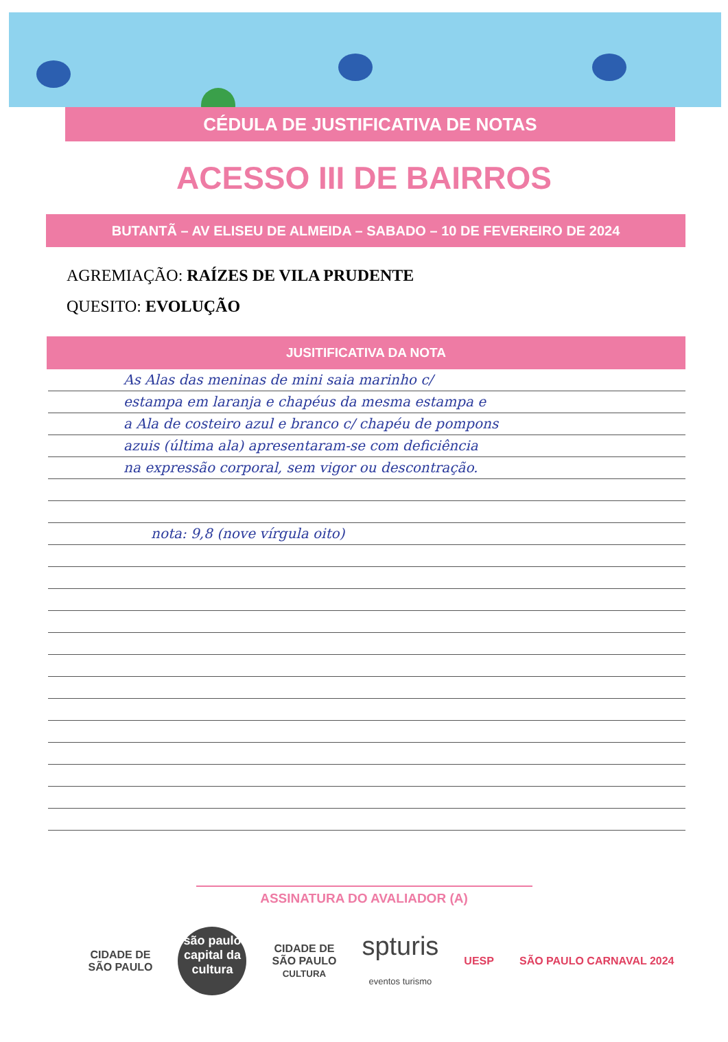CÉDULA DE JUSTIFICATIVA DE NOTAS
ACESSO III DE BAIRROS
BUTANTÃ – AV ELISEU DE ALMEIDA – SABADO – 10 DE FEVEREIRO DE 2024
AGREMIAÇÃO: RAÍZES DE VILA PRUDENTE
QUESITO: EVOLUÇÃO
JUSITIFICATIVA DA NOTA
As Alas das meninas de mini saia marinho c/
estampa em laranja e chapéus da mesma estampa e
a Ala de costeiro azul e branco c/ chapéu de pompons
azuis (última ala) apresentaram-se com deficiência
na expressão corporal, sem vigor ou descontração.
nota: 9,8 (nove vírgula oito)
ASSINATURA DO AVALIADOR (A)
CIDADE DE
SÃO PAULO
são paulo capital da cultura
CIDADE DE
SÃO PAULO
CULTURA
spturis
eventos turismo
UESP SÃO PAULO CARNAVAL 2024